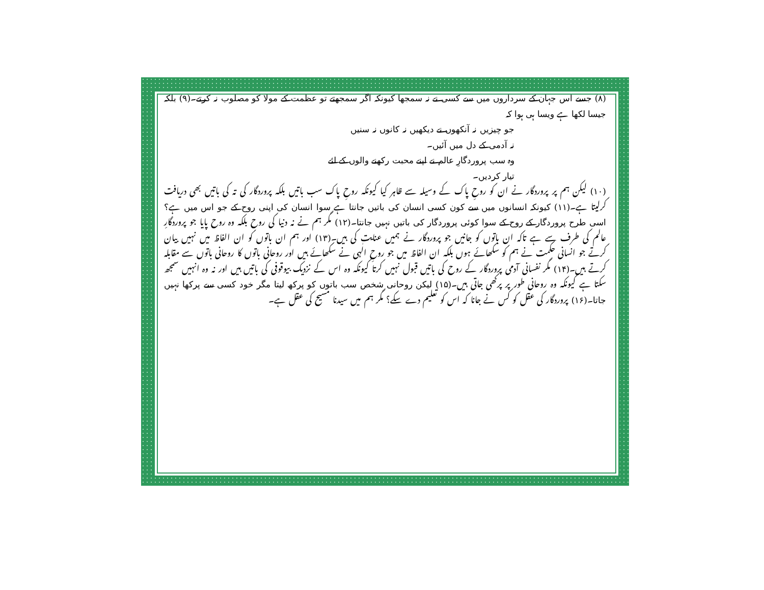(۸) جسے اس جہان کے سرداروں میں سے کسی نے نہ سمجھا کیونکہ اگر سمجھتے تو عظمت کے مولا کو مصلوب نہ کرتے۔(۹) بلکہ جیسا لکھا ہے ویسا ہی ہوا کہ
جو چیزیں نہ آنکھوں نے دیکھیں نہ کانوں نہ سنیں
نہ آدمی کے دل میں آئیں۔
وہ سب پروردگارِ عالم نے اپنے محبت رکھنے والوں کے لئے
تیار کردیں۔
(۱۰) لیکن ہم پر پروردگار نے ان کو روحِ پاک کے وسیلہ سے ظاہر کیا کیونکہ روحِ پاک سب باتیں بلکہ پروردگار کی تہ کی باتیں بھی دریافت کرلیتا ہے۔(۱۱) کیونکہ انسانوں میں سے کون کسی انسان کی باتیں جانتا ہے سوا انسان کی اپنی روح کے جو اس میں ہے؟ اسی طرح پروردگار کے روح کے سوا کوئی پروردگار کی باتیں نہیں جانتا۔(۱۲) مگر ہم نے نہ دنیا کی روح بلکہ وہ روح پایا جو پروردگارِ عالم کی طرف سے ہے تاکہ ان باتوں کو جانیں جو پروردگار نے ہمیں عنایت کی ہیں۔(۱۳) اور ہم ان باتوں کو ان الفاظ میں نہیں بیان کرتے جو انسانی حکمت نے ہم کو سکھائے ہوں بلکہ ان الفاظ میں جو روحِ الٰہی نے سکھائے ہیں اور روحانی باتوں کا روحانی باتوں سے مقابلہ کرتے ہیں۔(۱۴) مگر نفسانی آدمی پروردگار کے روح کی باتیں قبول نہیں کرتا کیونکہ وہ اس کے نزدیک بیوقوفی کی باتیں ہیں اور نہ وہ انہیں سمجھ سکتا ہے کیونکہ وہ روحانی طور پر پرکھی جاتی ہیں۔(۱۵) لیکن روحانی شخص سب باتوں کو پرکھ لیتا مگر خود کسی سے پرکھا نہیں جاتا۔(۱۶) پروردگار کی عقل کو کس نے جانا کہ اس کو تعلیم دے سکے؟ مگر ہم میں سیدنا مسیح کی عقل ہے۔